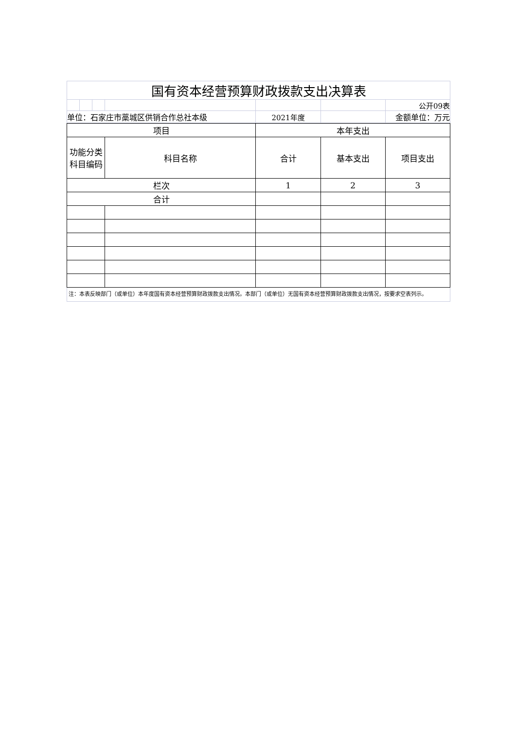| 国有资本经营预算财政拨款支出决算表 | | | | | | |
| | | | | | | 公开09表 |
| 单位：石家庄市藁城区供销合作总社本级 | | | | 2021年度 | | 金额单位：万元 |
| 项目 | | 本年支出 | | |
| --- | --- | --- | --- | --- |
| 功能分类 科目编码 | 科目名称 | 合计 | 基本支出 | 项目支出 |
| 栏次 | | 1 | 2 | 3 |
| 合计 | | | | |
注：本表反映部门（或单位）本年度国有资本经营预算财政拨款支出情况。本部门（或单位）无国有资本经营预算财政拨款支出情况，按要求空表列示。